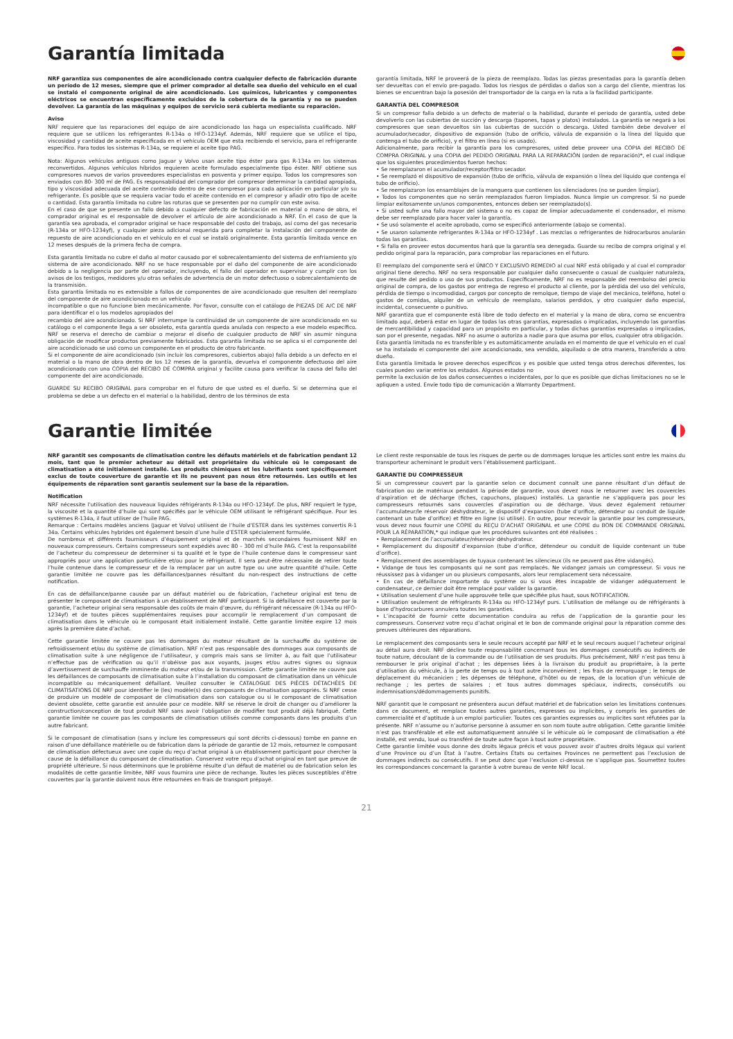Garantía limitada
NRF garantiza sus componentes de aire acondicionado contra cualquier defecto de fabricación durante un período de 12 meses, siempre que el primer comprador al detalle sea dueño del vehículo en el cual se instaló el componente original de aire acondicionado. Los químicos, lubricantes y componentes eléctricos se encuentran específicamente excluidos de la cobertura de la garantía y no se pueden devolver. La garantía de las máquinas y equipos de servicio será cubierta mediante su reparación.
Aviso
NRF requiere que las reparaciones del equipo de aire acondicionado las haga un especialista cualificado. NRF requiere que se utilicen los refrigerantes R-134a o HFO-1234yf. Además, NRF requiere que se utilice el tipo, viscosidad y cantidad de aceite especificada en el vehículo OEM que esta recibiendo el servicio, para el refrigerante específico. Para todos los sistemas R-134a, se requiere el aceite tipo PAG.
Nota: Algunos vehículos antiguos como Jaguar y Volvo usan aceite tipo éster para gas R-134a en los sistemas reconvertidos. Algunos vehículos híbridos requieren aceite formulado especialmente tipo éster. NRF obtiene sus compresores nuevos de varios proveedores especialistas en posventa y primer equipo. Todos los compresores son enviados con 80- 300 ml de PAG. Es responsabilidad del comprador del compresor determinar la cantidad apropiada, tipo y viscosidad adecuada del aceite contenido dentro de ese compresor para cada aplicación en particular y/o su refrigerante. Es posible que se requiera vaciar todo el aceite contenido en el compresor y añadir otro tipo de aceite o cantidad. Esta garantía limitada no cubre las roturas que se presenten por no cumplir con este aviso.
En el caso de que se presente un fallo debido a cualquier defecto de fabricación en material o mano de obra, el comprador original es el responsable de devolver el artículo de aire acondicionado a NRF. En el caso de que la garantía sea aprobada, el comprador original se hace responsable del costo del trabajo, así como del gas necesario (R-134a or HFO-1234yf), y cualquier pieza adicional requerida para completar la instalación del componente de repuesto de aire acondicionado en el vehículo en el cual se instaló originalmente. Esta garantía limitada vence en 12 meses después de la primera fecha de compra.
Esta garantía limitada no cubre el daño al motor causado por el sobrecalentamiento del sistema de enfriamiento y/o sistema de aire acondicionado. NRF no se hace responsable por el daño del componente de aire acondicionado debido a la negligencia por parte del operador, incluyendo, el fallo del operador en supervisar y cumplir con los avisos de los testigos, medidores y/u otras señales de advertencia de un motor defectuoso o sobrecalentamiento de la transmisión.
Esta garantía limitada no es extensible a fallos de componentes de aire acondicionado que resulten del reemplazo del componente de aire acondicionado en un vehículo
incompatible o que no funcione bien mecánicamente. Por favor, consulte con el catálogo de PIEZAS DE A/C DE NRF para identificar el o los modelos apropiados del
recambio del aire acondicionado. Si NRF interrumpe la continuidad de un componente de aire acondicionado en su catálogo o el componente llega a ser obsoleto, esta garantía queda anulada con respecto a ese modelo específico. NRF se reserva el derecho de cambiar o mejorar el diseño de cualquier producto de NRF sin asumir ninguna obligación de modificar productos previamente fabricados. Esta garantía limitada no se aplica si el componente del aire acondicionado se usó como un componente en el producto de otro fabricante.
Si el componente de aire acondicionado (sin incluir los compresores, cubiertos abajo) falla debido a un defecto en el material o la mano de obra dentro de los 12 meses de la garantía, devuelva el componente defectuoso del aire acondicionado con una COPIA del RECIBO DE COMPRA original y facilite causa para verificar la causa del fallo del componente del aire acondicionado.
GUARDE SU RECIBO ORIGINAL para comprobar en el futuro de que usted es el dueño. Si se determina que el problema se debe a un defecto en el material o la habilidad, dentro de los términos de esta
garantía limitada, NRF le proveerá de la pieza de reemplazo. Todas las piezas presentadas para la garantía deben ser devueltas con el envío pre-pagado. Todos los riesgos de pérdidas o daños son a cargo del cliente, mientras los bienes se encuentran bajo la posesión del transportador de la carga en la ruta a la facilidad participante.
GARANTíA DEL COMPRESOR
Si un compresor falla debido a un defecto de material o la habilidad, durante el periodo de garantía, usted debe devolverlo con las cubiertas de succión y descarga (tapones, tapas y platos) instalados. La garantía se negará a los compresores que sean devueltos sin las cubiertas de succión o descarga. Usted también debe devolver el acumulador/secador, dispositivo de expansión (tubo de orificio, válvula de expansión o la línea del líquido que contenga el tubo de orificio), y el filtro en línea (si es usado).
Adicionalmente, para recibir la garantía para los compresores, usted debe proveer una COPIA del RECIBO DE COMPRA ORIGINAL y una COPIA del PEDIDO ORIGINAL PARA LA REPARACIÓN (orden de reparación)*, el cual indique que los siguientes procedimientos fueron hechos:
• Se reemplazaron el acumulador/receptor/filtro secador.
• Se reemplazó el dispositivo de expansión (tubo de orificio, válvula de expansión o línea del líquido que contenga el tubo de orificio).
• Se reemplazaron los ensamblajes de la manguera que contienen los silenciadores (no se pueden limpiar).
• Todos los componentes que no serán reemplazados fueron limpiados. Nunca limpie un compresor. Si no puede limpiar exitosamente un/unos componentes, entonces deben ser reemplazado(s).
• Si usted sufre una fallo mayor del sistema o no es capaz de limpiar adecuadamente el condensador, el mismo debe ser reemplazado para hacer valer la garantía.
• Se usó solamente el aceite aprobado, como se especificó anteriormente (abajo se comenta).
• Se usaron solamente refrigerantes R-134a or HFO-1234yf . Las mezclas o refrigerantes de hidrocarburos anularán todas las garantías.
• Si falla en proveer estos documentos hará que la garantía sea denegada. Guarde su recibo de compra original y el pedido original para la reparación, para comprobar las reparaciones en el futuro.
El reemplazo del componente será el ÚNICO Y EXCLUSIVO REMEDIO al cual NRF está obligado y al cual el comprador original tiene derecho. NRF no sera responsable por cualquier daño consecuente o casual de cualquier naturaleza, que resulte del pedido o uso de sus productos. Específicamente, NRF no es responsable del reembolso del precio original de compra, de los gastos por entrega de regreso el producto al cliente, por la pérdida del uso del vehículo, pérdida de tiempo o incomodidad, cargos por concepto de remolque, tiempo de viaje del mecánico, teléfono, hotel o gastos de comidas, alquiler de un vehículo de reemplazo, salarios perdidos, y otro cualquier daño especial, incidental, consecuente o punitivo.
NRF garantiza que el componente está libre de todo defecto en el material y la mano de obra, como se encuentra limitado aquí, deberá estar en lugar de todas las otras garantías, expresadas o implicadas, incluyendo las garantías de mercantibilidad y capacidad para un propósito en particular, y todas dichas garantías expresadas o implicadas, son por el presente, negadas. NRF no asume o autoriza a nadie para que asuma por ellos, cualquier otra obligación.
Esta garantía limitada no es transferible y es automáticamente anulada en el momento de que el vehículo en el cual se ha instalado el componente del aire acondicionado, sea vendido, alquilado o de otra manera, transferido a otro dueño.
Esta garantía limitada le provee derechos específicos y es posible que usted tenga otros derechos diferentes, los cuales pueden variar entre los estados. Algunos estados no
permite la exclusión de los daños consecuentes o incidentales, por lo que es posible que dichas limitaciones no se le apliquen a usted. Envíe todo tipo de comunicación a Warranty Department.
Garantie limitée
NRF garantit ses composants de climatisation contre les défauts matériels et de fabrication pendant 12 mois, tant que le premier acheteur au détail est propriétaire du véhicule où le composant de climatisation a été initialement installé. Les produits chimiques et les lubrifiants sont spécifiquement exclus de toute couverture de garantie et ils ne peuvent pas nous être retournés. Les outils et les équipements de réparation sont garantis seulement sur la base de la réparation.
Notification
NRF nécessite l’utilisation des nouveaux liquides réfrigérants R-134a ou HFO-1234yf. De plus, NRF requiert le type, la viscosité et la quantité d’huile qui sont spécifiés par le véhicule OEM utilisant le réfrigérant spécifique. Pour les systèmes R-134a, il faut utiliser de l’huile PAG.
Remarque : Certains modèles anciens (Jaguar et Volvo) utilisent de l’huile d’ESTER dans les systèmes convertis R-1 34a. Certains véhicules hybrides ont également besoin d’une huile d’ESTER spécialement formulée.
De nombreux et différents fournisseurs d’équipement original et de marchés secondaires fournissent NRF en nouveaux compresseurs. Certains compresseurs sont expédiés avec 80 – 300 ml d’huile PAG. C’est la responsabilité de l’acheteur du compresseur de determiner si ta qualité et le type de l’huile contenue dans le compresseur sant appropriés pour une application particulière et/ou pour le réfrigérant. Il sera peut-être nécessaire de retirer toute l’huile contenue dans le compresseur et de la remplacer par un autre type ou une autre quantité d’huile. Cette garantie limitée ne couvre pas les défaillances/pannes résultant du non-respect des instructions de cette notification.
En cas de défaillance/panne causée par un défaut matériel ou de fabrication, l’acheteur original est tenu de présenter le composant de climatisation à un établissement de NRF participant. Si la défaillance est couverte par la garantie, l’acheteur original sera responsable des coûts de main d’œuvre, du réfrigérant nécessaire (R-134a ou HFO-1234yf) et de toutes pièces supplémentaires requises pour accomplir le remplacement d’un composant de climatisation dans le véhicule où le composant était initialement installé. Cette garantie limitée expire 12 mois après la première date d’achat.
Cette garantie limitée ne couvre pas les dommages du moteur résultant de la surchauffe du système de refroidissement et/ou du système de climatisation. NRF n’est pas responsable des dommages aux composants de climatisation suite à une négligence de l’utilisateur, y compris mais sans se limiter à, au fait que l’utilisateur n’effectue pas de vérification ou qu’il n’obéisse pas aux voyants, jauges et/ou autres signes ou signaux d’avertissement de surchauffe imminente du moteur et/ou de la transmission. Cette garantie limitée ne couvre pas les défaillances de composants de climatisation suite à l’installation du composant de climatisation dans un véhicule incompatible ou mécaniquement défaillant. Veuillez consulter le CATALOGUE DES PIÈCES DÉTACHÉES DE CLIMATISATIONS DE NRF pour identifier le (les) modèle(s) des composants de climatisation appropriés. Si NRF cesse de produire un modèle de composant de climatisation dans son catalogue ou si le composant de climatisation devient obsolète, cette garantie est annulée pour ce modèle. NRF se réserve le droit de changer ou d’améliorer la construction/conception de tout produit NRF sans avoir l’obligation de modifier tout produit déjà fabriqué. Cette garantie limitée ne couvre pas les composants de climatisation utilisés comme composants dans les produits d’un autre fabricant.
Si le composant de climatisation (sans y inclure les compresseurs qui sont décrits ci-dessous) tombe en panne en raison d’une défaillance matérielle ou de fabrication dans la période de garantie de 12 mois, retournez le composant de climatisation défectueux avec une copie du reçu d’achat original à un établissement participant pour chercher la cause de la défaillance du composant de climatisation. Conservez votre reçu d’achat original en tant que preuve de propriété ultérieure. Si nous déterminons que le problème résulte d’un défaut de matériel ou de fabrication selon les modalités de cette garantie limitée, NRF vous fournira une pièce de rechange. Toutes les pièces susceptibles d’être couvertes par la garantie doivent nous être retournées en frais de transport prépayé.
Le client reste responsable de tous les risques de perte ou de dommages lorsque les articles sont entre les mains du transporteur acheminant le produit vers l’établissement participant.
GARANTIE DU COMPRESSEUR
Si un compresseur couvert par la garantie selon ce document connaît une panne résultant d’un défaut de fabrication ou de matériaux pendant la période de garantie, vous devez nous le retourner avec les couvercles d’aspiration et de décharge (fiches, capuchons, plaques) installés. La garantie ne s’appliquera pas pour les compresseurs retournés sans couvercles d’aspiration ou de décharge. Vous devez également retourner l’accumulateur/le réservoir déshydrateur, le dispositif d’expansion (tube d’orifice, détendeur ou conduit de liquide contenant un tube d’orifice) et filtre en ligne (si utilisé). En outre, pour recevoir la garantie pour les compresseurs, vous devez nous fournir une COPIE du REÇU D’ACHAT ORIGINAL et une COPIE du BON DE COMMANDE ORIGINAL POUR LA RÉPARATION,* qui indique que les procédures suivantes ont été réalisées :
• Remplacement de l’accumulateur/réservoir déshydrateur.
• Remplacement du dispositif d’expansion (tube d’orifice, détendeur ou conduit de liquide contenant un tube d’orifice).
• Remplacement des assemblages de tuyaux contenant les silencieux (ils ne peuvent pas être vidangés).
• Vidange de tous les composants qui ne sont pas remplacés. Ne vidangez jamais un compresseur. Si vous ne réussissez pas à vidanger un ou plusieurs composants, alors leur remplacement sera nécessaire.
• En cas de défaillance importante du système ou si vous êtes incapable de vidanger adéquatement le condensateur, ce dernier doit être remplacé pour valider la garantie.
• Utilisation seulement d’une huile approuvée telle que spécifiée plus haut, sous NOTIFICATION.
• Utilisation seulement de réfrigérants R-134a ou HFO-1234yf purs. L’utilisation de mélange ou de réfrigérants à base d’hydrocarbures annulera toutes les garanties.
• L’incapacité de fournir cette documentation conduira au refus de l’application de la garantie pour les compresseurs. Conservez votre reçu d’achat original et le bon de commande original pour la réparation comme des preuves ultérieures des réparations.
Le remplacement des composants sera le seule recours accepté par NRF et le seul recours auquel l’acheteur original au détail aura droit. NRF décline toute responsabilité concernant tous les dommages consécutifs ou indirects de toute nature, découlant de la commande ou de l’utilisation de ses produits. Plus précisément, NRF n’est pas tenu à rembourser le prix original d’achat ; les dépenses liées à la livraison du produit au propriétaire, à la perte d’utilisation du véhicule, à la perte de temps ou à tout autre inconvénient ; les frais de remorquage ; le temps de déplacement du mécanicien ; les dépenses de téléphone, d’hôtel ou de repas, de la location d’un véhicule de rechange ; les pertes de salaires ; et tous autres dommages spéciaux, indirects, consécutifs ou indemnisations/dédommagements punitifs.
NRF garantit que le composant ne présentera aucun défaut matériel et de fabrication selon les limitations contenues dans ce document, et remplace toutes autres garanties, expresses ou implicites, y compris les garanties de commercialité et d’aptitude à un emploi particulier. Toutes ces garanties expresses ou implicites sont réfutées par la présente. NRF n’assume ou n’autorise personne à assumer en son nom toute autre obligation. Cette garantie limitée n’est pas transférable et elle est automatiquement annulée si le véhicule où le composant de climatisation a été installé, est vendu, loué ou transféré de toute autre façon à tout autre propriétaire.
Cette garantie limitée vous donne des droits légaux précis et vous pouvez avoir d’autres droits légaux qui varient d’une Province ou d’un État à l’autre. Certains États ou certaines Provinces ne permettent pas l’exclusion de dommages indirects ou consécutifs. Il se peut donc que l’exclusion ci-dessus ne s’applique pas. Soumettez toutes les correspondances concernant la garantie à votre bureau de vente NRF local.
21